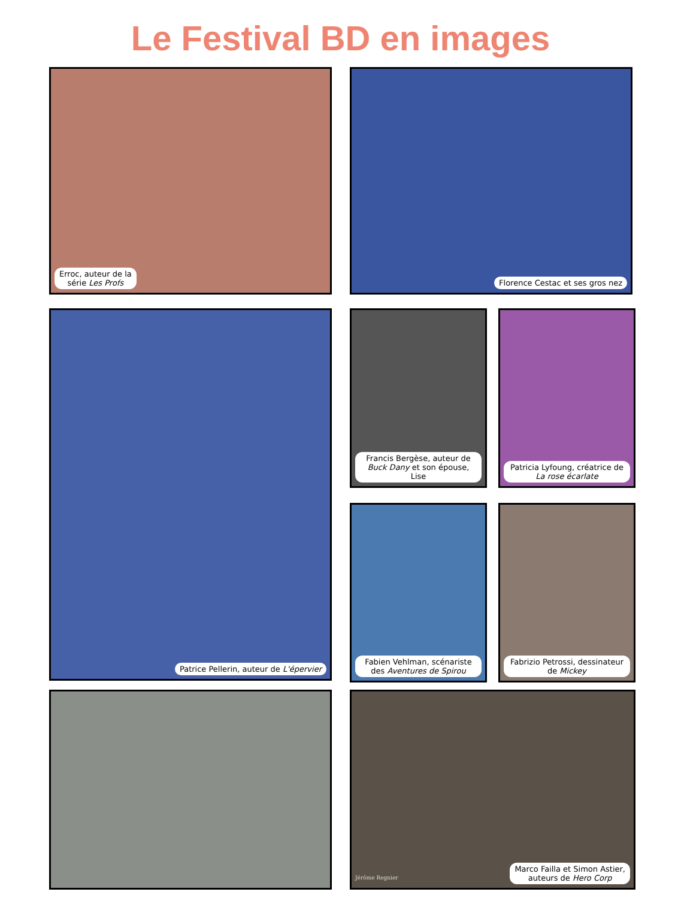Le Festival BD en images
Erroc, auteur de la
série Les Profs
Florence Cestac et ses gros nez
Patrice Pellerin, auteur de L'épervier
Francis Bergèse, auteur de Buck Dany et son épouse, Lise
Patricia Lyfoung, créatrice de La rose écarlate
Fabien Vehlman, scénariste des Aventures de Spirou
Fabrizio Petrossi, dessinateur de Mickey
Jérôme Regnier
Marco Failla et Simon Astier,
auteurs de Hero Corp